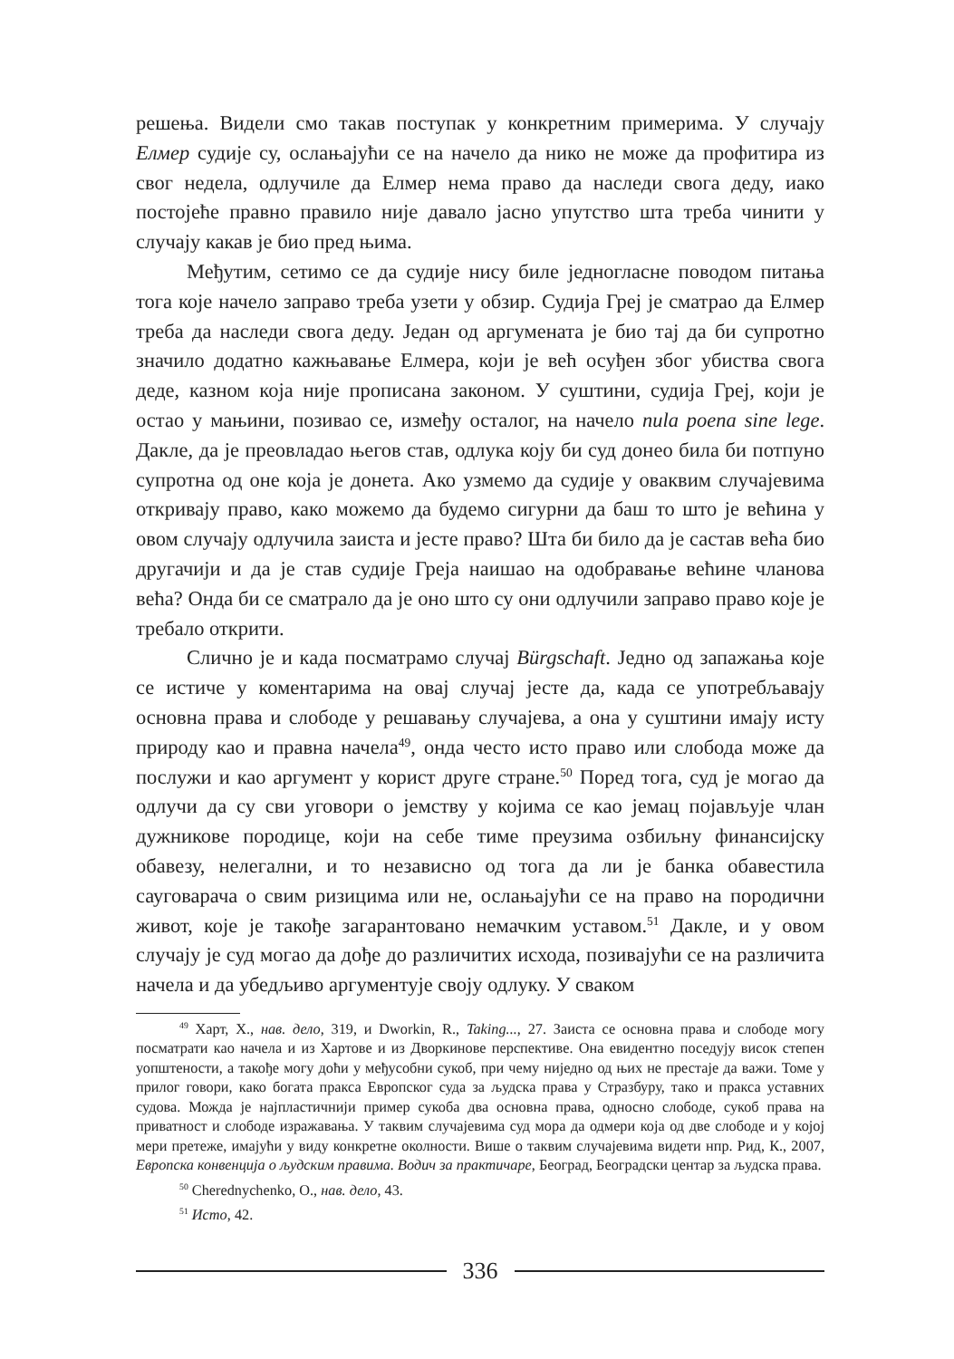решења. Видели смо такав поступак у конкретним примерима. У случају Елмер судије су, ослањајући се на начело да нико не може да профитира из свог недела, одлучиле да Елмер нема право да наследи свога деду, иако постојеће правно правило није давало јасно упутство шта треба чинити у случају какав је био пред њима.
Међутим, сетимо се да судије нису биле једногласне поводом питања тога које начело заправо треба узети у обзир. Судија Греј је сматрао да Елмер треба да наследи свога деду. Један од аргумената је био тај да би супротно значило додатно кажњавање Елмера, који је већ осуђен због убиства свога деде, казном која није прописана законом. У суштини, судија Греј, који је остао у мањини, позивао се, између осталог, на начело nula poena sine lege. Дакле, да је преовладао његов став, одлука коју би суд донео била би потпуно супротна од оне која је донета. Ако узмемо да судије у оваквим случајевима откривају право, како можемо да будемо сигурни да баш то што је већина у овом случају одлучила заиста и јесте право? Шта би било да је састав већа био другачији и да је став судије Греја наишао на одобравање већине чланова већа? Онда би се сматрало да је оно што су они одлучили заправо право које је требало открити.
Слично је и када посматрамо случај Bürgschaft. Једно од запажања које се истиче у коментарима на овај случај јесте да, када се употребљавају основна права и слободе у решавању случајева, а она у суштини имају исту природу као и правна начела<sup>49</sup>, онда често исто право или слобода може да послужи и као аргумент у корист друге стране.<sup>50</sup> Поред тога, суд је могао да одлучи да су сви уговори о јемству у којима се као јемац појављује члан дужникове породице, који на себе тиме преузима озбиљну финансијску обавезу, нелегални, и то независно од тога да ли је банка обавестила сауговарача о свим ризицима или не, ослањајући се на право на породични живот, које је такође загарантовано немачким уставом.<sup>51</sup> Дакле, и у овом случају је суд могао да дође до различитих исхода, позивајући се на различита начела и да убедљиво аргументује своју одлуку. У сваком
<sup>49</sup> Харт, Х., нав. дело, 319, и Dworkin, R., Taking..., 27. Заиста се основна права и слободе могу посматрати као начела и из Хартове и из Дворкинове перспективе. Она евидентно поседују висок степен уопштености, а такође могу доћи у међусобни сукоб, при чему ниједно од њих не престаје да важи. Томе у прилог говори, како богата пракса Европског суда за људска права у Стразбуру, тако и пракса уставних судова. Можда је најпластичнији пример сукоба два основна права, односно слободе, сукоб права на приватност и слободе изражавања. У таквим случајевима суд мора да одмери која од две слободе и у којој мери претеже, имајући у виду конкретне околности. Више о таквим случајевима видети нпр. Рид, К., 2007, Европска конвенција о људским правима. Водич за практичаре, Београд, Београдски центар за људска права.
<sup>50</sup> Cherednychenko, O., нав. дело, 43.
<sup>51</sup> Исто, 42.
336